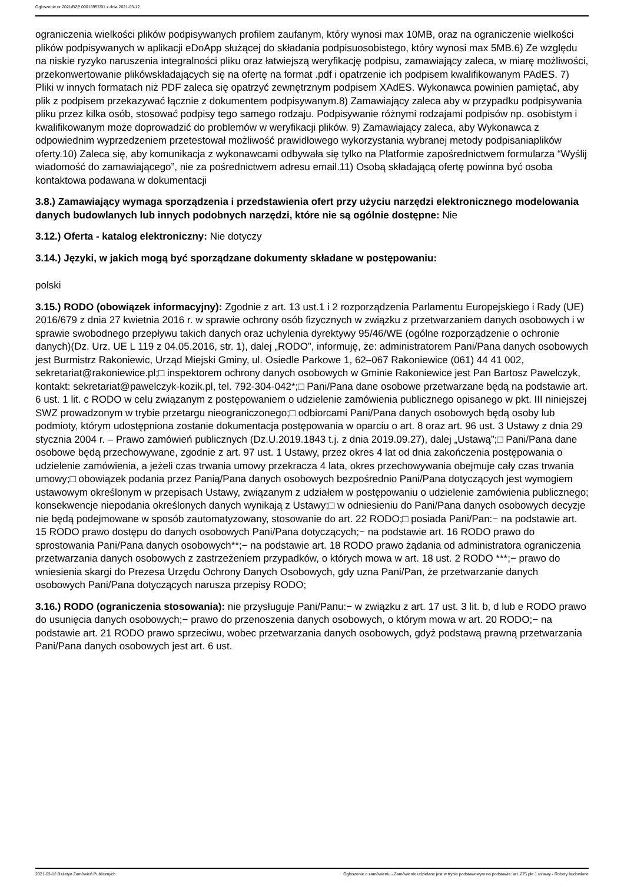Ogłoszenie nr 2021/BZP 00016957/01 z dnia 2021-03-12
ograniczenia wielkości plików podpisywanych profilem zaufanym, który wynosi max 10MB, oraz na ograniczenie wielkości plików podpisywanych w aplikacji eDoApp służącej do składania podpisuosobistego, który wynosi max 5MB.6) Ze względu na niskie ryzyko naruszenia integralności pliku oraz łatwiejszą weryfikację podpisu, zamawiający zaleca, w miarę możliwości, przekonwertowanie plikówskładających się na ofertę na format .pdf i opatrzenie ich podpisem kwalifikowanym PAdES. 7) Pliki w innych formatach niż PDF zaleca się opatrzyć zewnętrznym podpisem XAdES. Wykonawca powinien pamiętać, aby plik z podpisem przekazywać łącznie z dokumentem podpisywanym.8) Zamawiający zaleca aby w przypadku podpisywania pliku przez kilka osób, stosować podpisy tego samego rodzaju. Podpisywanie różnymi rodzajami podpisów np. osobistym i kwalifikowanym może doprowadzić do problemów w weryfikacji plików. 9) Zamawiający zaleca, aby Wykonawca z odpowiednim wyprzedzeniem przetestował możliwość prawidłowego wykorzystania wybranej metody podpisaniaplików oferty.10) Zaleca się, aby komunikacja z wykonawcami odbywała się tylko na Platformie zapośrednictwem formularza “Wyślij wiadomość do zamawiającego”, nie za pośrednictwem adresu email.11) Osobą składającą ofertę powinna być osoba kontaktowa podawana w dokumentacji
3.8.) Zamawiający wymaga sporządzenia i przedstawienia ofert przy użyciu narzędzi elektronicznego modelowania danych budowlanych lub innych podobnych narzędzi, które nie są ogólnie dostępne: Nie
3.12.) Oferta - katalog elektroniczny: Nie dotyczy
3.14.) Języki, w jakich mogą być sporządzane dokumenty składane w postępowaniu:
polski
3.15.) RODO (obowiązek informacyjny): Zgodnie z art. 13 ust.1 i 2 rozporządzenia Parlamentu Europejskiego i Rady (UE) 2016/679 z dnia 27 kwietnia 2016 r. w sprawie ochrony osób fizycznych w związku z przetwarzaniem danych osobowych i w sprawie swobodnego przepływu takich danych oraz uchylenia dyrektywy 95/46/WE (ogólne rozporządzenie o ochronie danych)(Dz. Urz. UE L 119 z 04.05.2016, str. 1), dalej „RODO”, informuję, że: administratorem Pani/Pana danych osobowych jest Burmistrz Rakoniewic, Urząd Miejski Gminy, ul. Osiedle Parkowe 1, 62–067 Rakoniewice (061) 44 41 002, sekretariat@rakoniewice.pl;□ inspektorem ochrony danych osobowych w Gminie Rakoniewice jest Pan Bartosz Pawelczyk, kontakt: sekretariat@pawelczyk-kozik.pl, tel. 792-304-042*;□ Pani/Pana dane osobowe przetwarzane będą na podstawie art. 6 ust. 1 lit. c RODO w celu związanym z postępowaniem o udzielenie zamówienia publicznego opisanego w pkt. III niniejszej SWZ prowadzonym w trybie przetargu nieograniczonego;□ odbiorcami Pani/Pana danych osobowych będą osoby lub podmioty, którym udostępniona zostanie dokumentacja postępowania w oparciu o art. 8 oraz art. 96 ust. 3 Ustawy z dnia 29 stycznia 2004 r. – Prawo zamówień publicznych (Dz.U.2019.1843 t.j. z dnia 2019.09.27), dalej „Ustawą”;□ Pani/Pana dane osobowe będą przechowywane, zgodnie z art. 97 ust. 1 Ustawy, przez okres 4 lat od dnia zakończenia postępowania o udzielenie zamówienia, a jeżeli czas trwania umowy przekracza 4 lata, okres przechowywania obejmuje cały czas trwania umowy;□ obowiązek podania przez Panią/Pana danych osobowych bezpośrednio Pani/Pana dotyczących jest wymogiem ustawowym określonym w przepisach Ustawy, związanym z udziałem w postępowaniu o udzielenie zamówienia publicznego; konsekwencje niepodania określonych danych wynikają z Ustawy;□ w odniesieniu do Pani/Pana danych osobowych decyzje nie będą podejmowane w sposób zautomatyzowany, stosowanie do art. 22 RODO;□ posiada Pani/Pan:− na podstawie art. 15 RODO prawo dostępu do danych osobowych Pani/Pana dotyczących;− na podstawie art. 16 RODO prawo do sprostowania Pani/Pana danych osobowych**;− na podstawie art. 18 RODO prawo żądania od administratora ograniczenia przetwarzania danych osobowych z zastrzeżeniem przypadków, o których mowa w art. 18 ust. 2 RODO ***;− prawo do wniesienia skargi do Prezesa Urzędu Ochrony Danych Osobowych, gdy uzna Pani/Pan, że przetwarzanie danych osobowych Pani/Pana dotyczących narusza przepisy RODO;
3.16.) RODO (ograniczenia stosowania): nie przysługuje Pani/Panu:− w związku z art. 17 ust. 3 lit. b, d lub e RODO prawo do usunięcia danych osobowych;− prawo do przenoszenia danych osobowych, o którym mowa w art. 20 RODO;− na podstawie art. 21 RODO prawo sprzeciwu, wobec przetwarzania danych osobowych, gdyż podstawą prawną przetwarzania Pani/Pana danych osobowych jest art. 6 ust.
2021-03-12 Biuletyn Zamówień Publicznych Ogłoszenie o zamówieniu - Zamówienie udzielane jest w trybie podstawowym na podstawie: art. 275 pkt 1 ustawy - Roboty budowlane